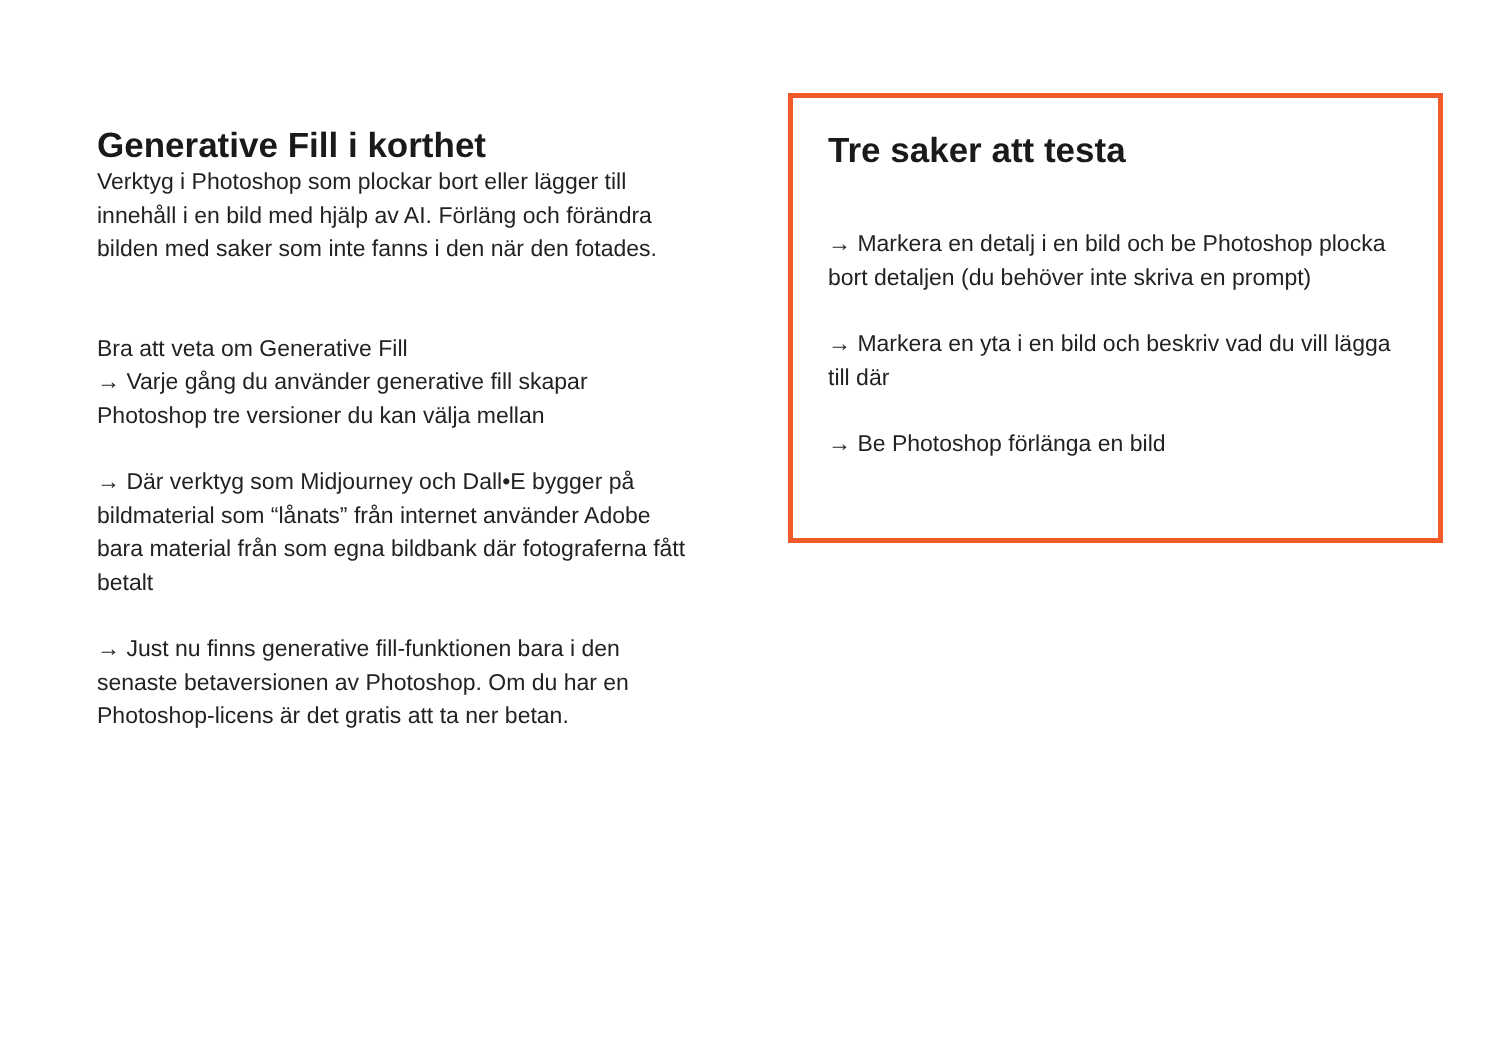Generative Fill i korthet
Verktyg i Photoshop som plockar bort eller lägger till innehåll i en bild med hjälp av AI. Förläng och förändra bilden med saker som inte fanns i den när den fotades.
Bra att veta om Generative Fill
→ Varje gång du använder generative fill skapar Photoshop tre versioner du kan välja mellan
→ Där verktyg som Midjourney och Dall•E bygger på bildmaterial som “lånats” från internet använder Adobe bara material från som egna bildbank där fotograferna fått betalt
→ Just nu finns generative fill-funktionen bara i den senaste betaversionen av Photoshop. Om du har en Photoshop-licens är det gratis att ta ner betan.
Tre saker att testa
→ Markera en detalj i en bild och be Photoshop plocka bort detaljen (du behöver inte skriva en prompt)
→ Markera en yta i en bild och beskriv vad du vill lägga till där
→ Be Photoshop förlänga en bild